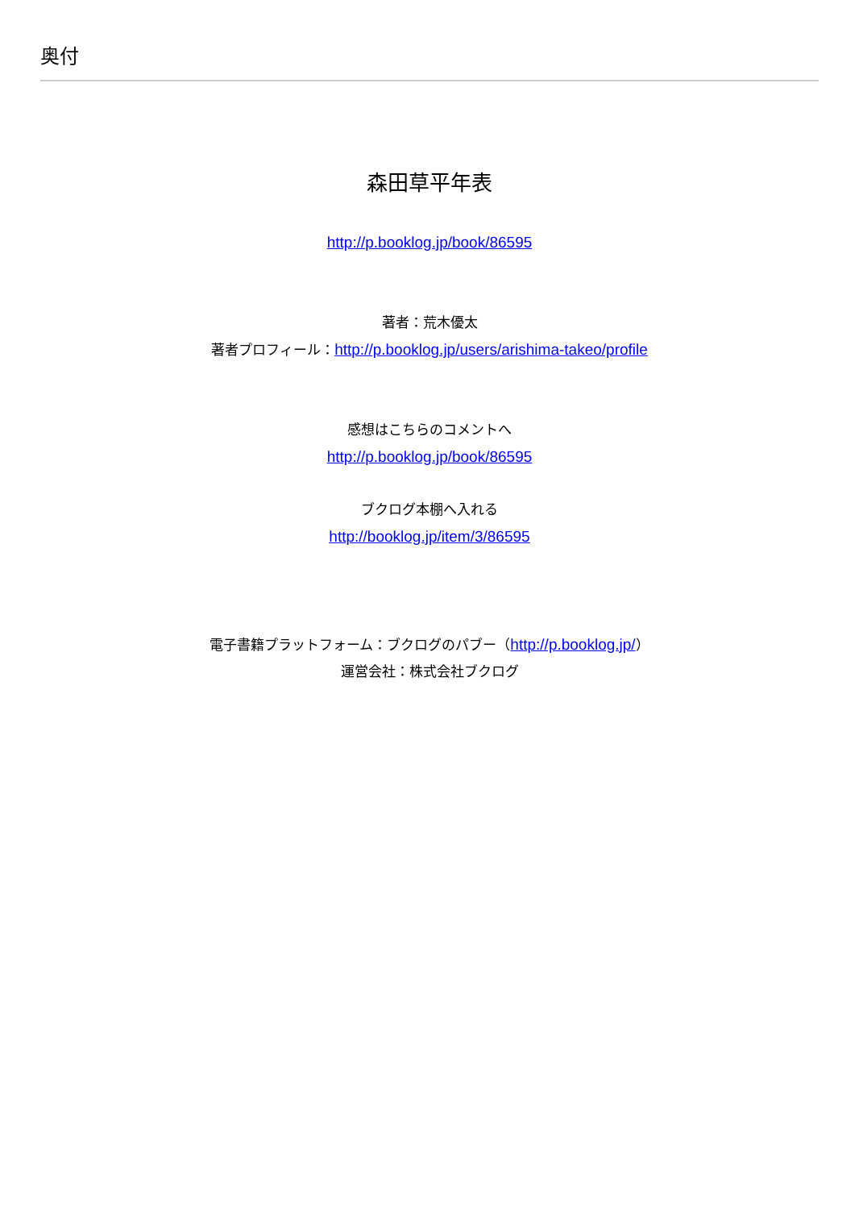奥付
森田草平年表
http://p.booklog.jp/book/86595
著者：荒木優太
著者プロフィール：http://p.booklog.jp/users/arishima-takeo/profile
感想はこちらのコメントへ
http://p.booklog.jp/book/86595
ブクログ本棚へ入れる
http://booklog.jp/item/3/86595
電子書籍プラットフォーム：ブクログのパブー（http://p.booklog.jp/）
運営会社：株式会社ブクログ